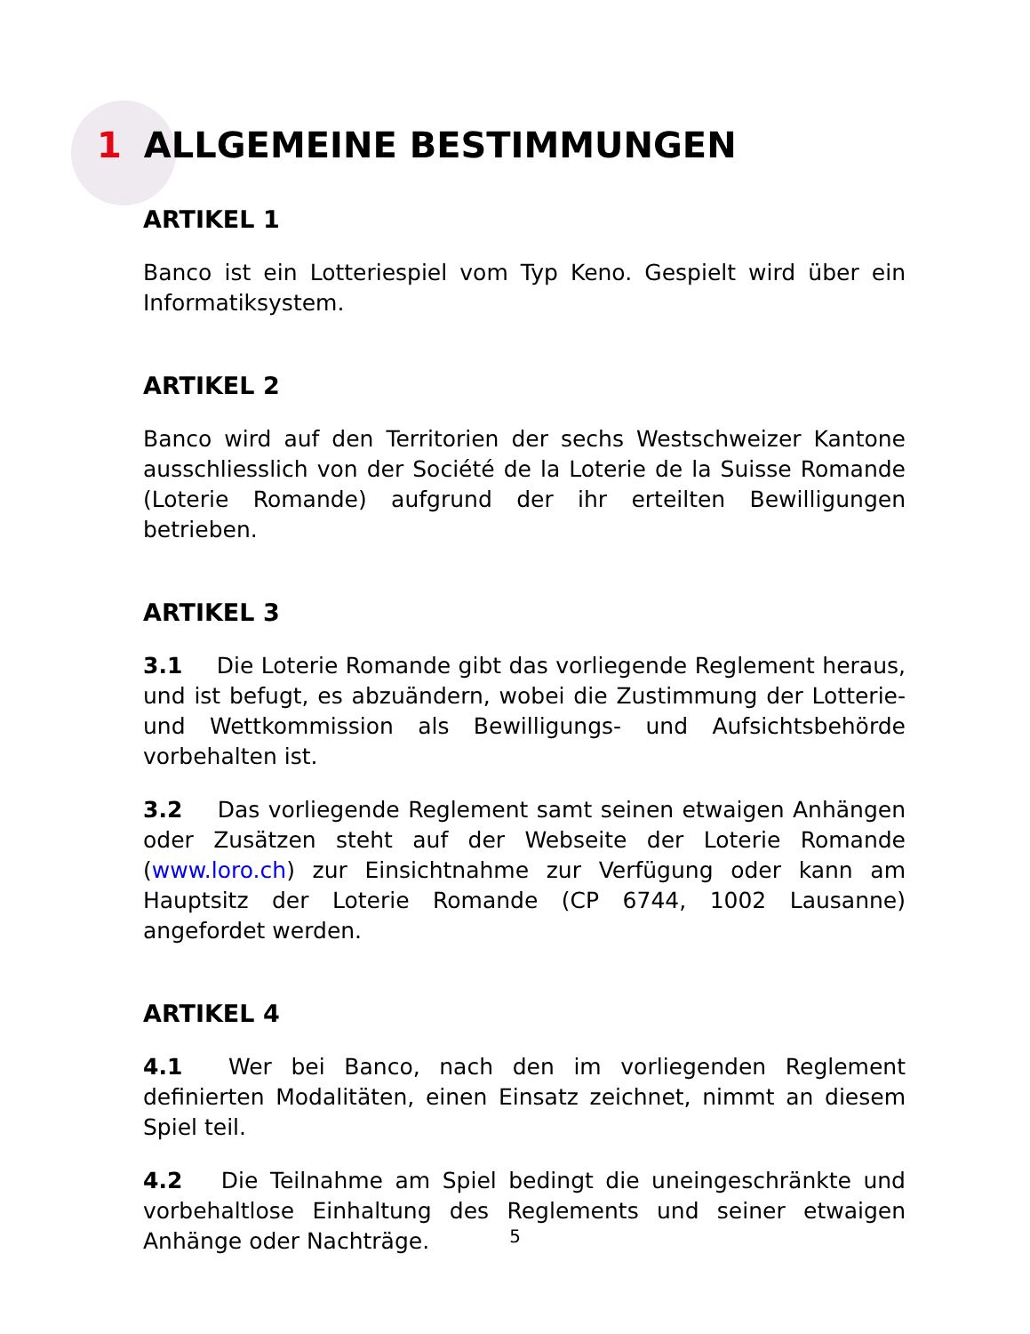1 ALLGEMEINE BESTIMMUNGEN
ARTIKEL 1
Banco ist ein Lotteriespiel vom Typ Keno. Gespielt wird über ein Informatiksystem.
ARTIKEL 2
Banco wird auf den Territorien der sechs Westschweizer Kantone ausschliesslich von der Société de la Loterie de la Suisse Romande (Loterie Romande) aufgrund der ihr erteilten Bewilligungen betrieben.
ARTIKEL 3
3.1 Die Loterie Romande gibt das vorliegende Reglement heraus, und ist befugt, es abzuändern, wobei die Zustimmung der Lotterie- und Wettkommission als Bewilligungs- und Aufsichtsbehörde vorbehalten ist.
3.2 Das vorliegende Reglement samt seinen etwaigen Anhängen oder Zusätzen steht auf der Webseite der Loterie Romande (www.loro.ch) zur Einsichtnahme zur Verfügung oder kann am Hauptsitz der Loterie Romande (CP 6744, 1002 Lausanne) angefordet werden.
ARTIKEL 4
4.1 Wer bei Banco, nach den im vorliegenden Reglement definierten Modalitäten, einen Einsatz zeichnet, nimmt an diesem Spiel teil.
4.2 Die Teilnahme am Spiel bedingt die uneingeschränkte und vorbehaltlose Einhaltung des Reglements und seiner etwaigen Anhänge oder Nachträge.
5